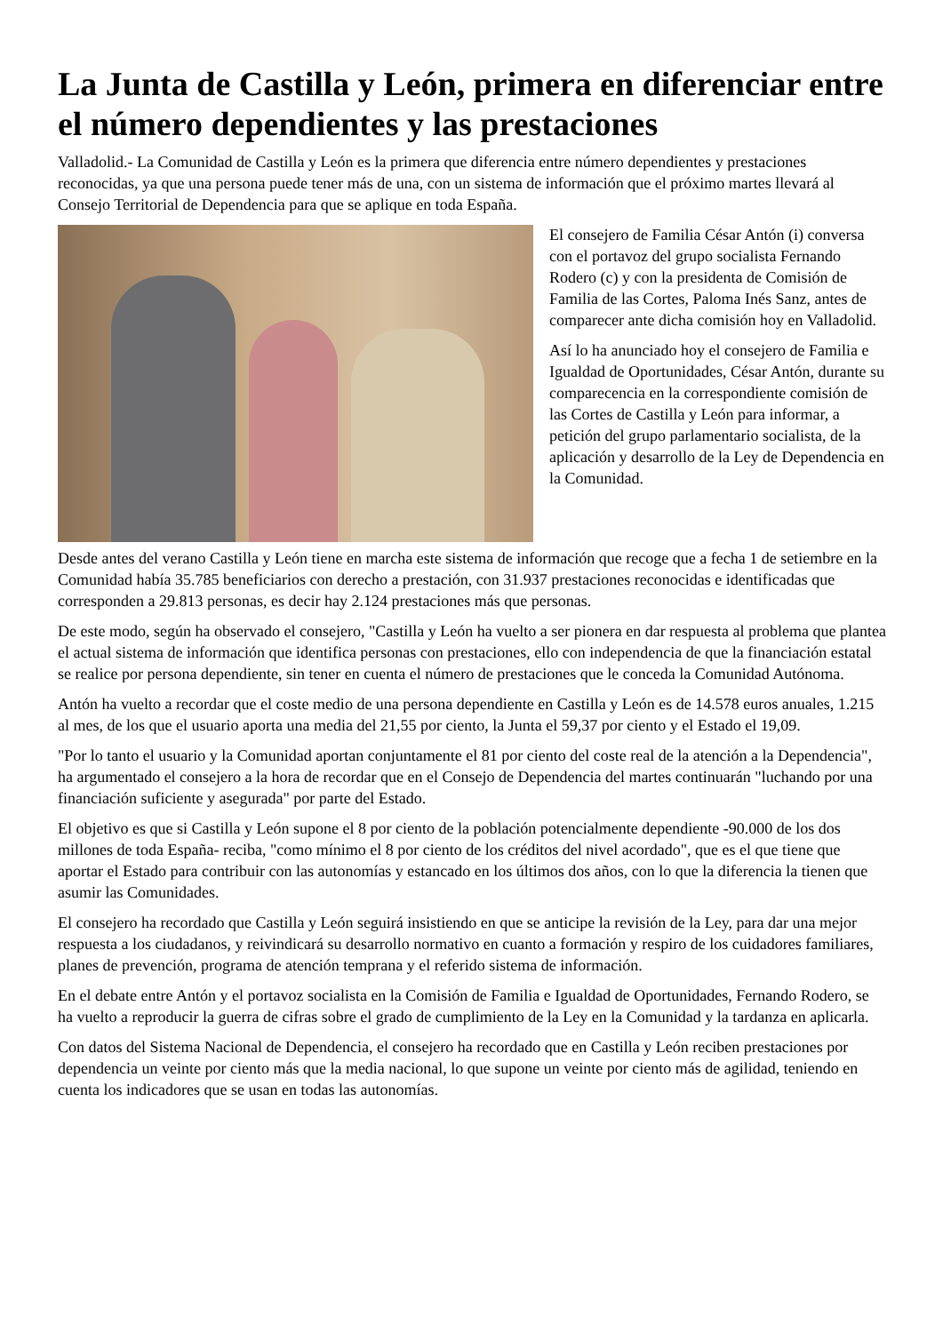La Junta de Castilla y León, primera en diferenciar entre el número dependientes y las prestaciones
Valladolid.- La Comunidad de Castilla y León es la primera que diferencia entre número dependientes y prestaciones reconocidas, ya que una persona puede tener más de una, con un sistema de información que el próximo martes llevará al Consejo Territorial de Dependencia para que se aplique en toda España.
El consejero de Familia César Antón (i) conversa con el portavoz del grupo socialista Fernando Rodero (c) y con la presidenta de Comisión de Familia de las Cortes, Paloma Inés Sanz, antes de comparecer ante dicha comisión hoy en Valladolid.
Así lo ha anunciado hoy el consejero de Familia e Igualdad de Oportunidades, César Antón, durante su comparecencia en la correspondiente comisión de las Cortes de Castilla y León para informar, a petición del grupo parlamentario socialista, de la aplicación y desarrollo de la Ley de Dependencia en la Comunidad.
Desde antes del verano Castilla y León tiene en marcha este sistema de información que recoge que a fecha 1 de setiembre en la Comunidad había 35.785 beneficiarios con derecho a prestación, con 31.937 prestaciones reconocidas e identificadas que corresponden a 29.813 personas, es decir hay 2.124 prestaciones más que personas.
De este modo, según ha observado el consejero, "Castilla y León ha vuelto a ser pionera en dar respuesta al problema que plantea el actual sistema de información que identifica personas con prestaciones, ello con independencia de que la financiación estatal se realice por persona dependiente, sin tener en cuenta el número de prestaciones que le conceda la Comunidad Autónoma.
Antón ha vuelto a recordar que el coste medio de una persona dependiente en Castilla y León es de 14.578 euros anuales, 1.215 al mes, de los que el usuario aporta una media del 21,55 por ciento, la Junta el 59,37 por ciento y el Estado el 19,09.
"Por lo tanto el usuario y la Comunidad aportan conjuntamente el 81 por ciento del coste real de la atención a la Dependencia", ha argumentado el consejero a la hora de recordar que en el Consejo de Dependencia del martes continuarán "luchando por una financiación suficiente y asegurada" por parte del Estado.
El objetivo es que si Castilla y León supone el 8 por ciento de la población potencialmente dependiente -90.000 de los dos millones de toda España- reciba, "como mínimo el 8 por ciento de los créditos del nivel acordado", que es el que tiene que aportar el Estado para contribuir con las autonomías y estancado en los últimos dos años, con lo que la diferencia la tienen que asumir las Comunidades.
El consejero ha recordado que Castilla y León seguirá insistiendo en que se anticipe la revisión de la Ley, para dar una mejor respuesta a los ciudadanos, y reivindicará su desarrollo normativo en cuanto a formación y respiro de los cuidadores familiares, planes de prevención, programa de atención temprana y el referido sistema de información.
En el debate entre Antón y el portavoz socialista en la Comisión de Familia e Igualdad de Oportunidades, Fernando Rodero, se ha vuelto a reproducir la guerra de cifras sobre el grado de cumplimiento de la Ley en la Comunidad y la tardanza en aplicarla.
Con datos del Sistema Nacional de Dependencia, el consejero ha recordado que en Castilla y León reciben prestaciones por dependencia un veinte por ciento más que la media nacional, lo que supone un veinte por ciento más de agilidad, teniendo en cuenta los indicadores que se usan en todas las autonomías.